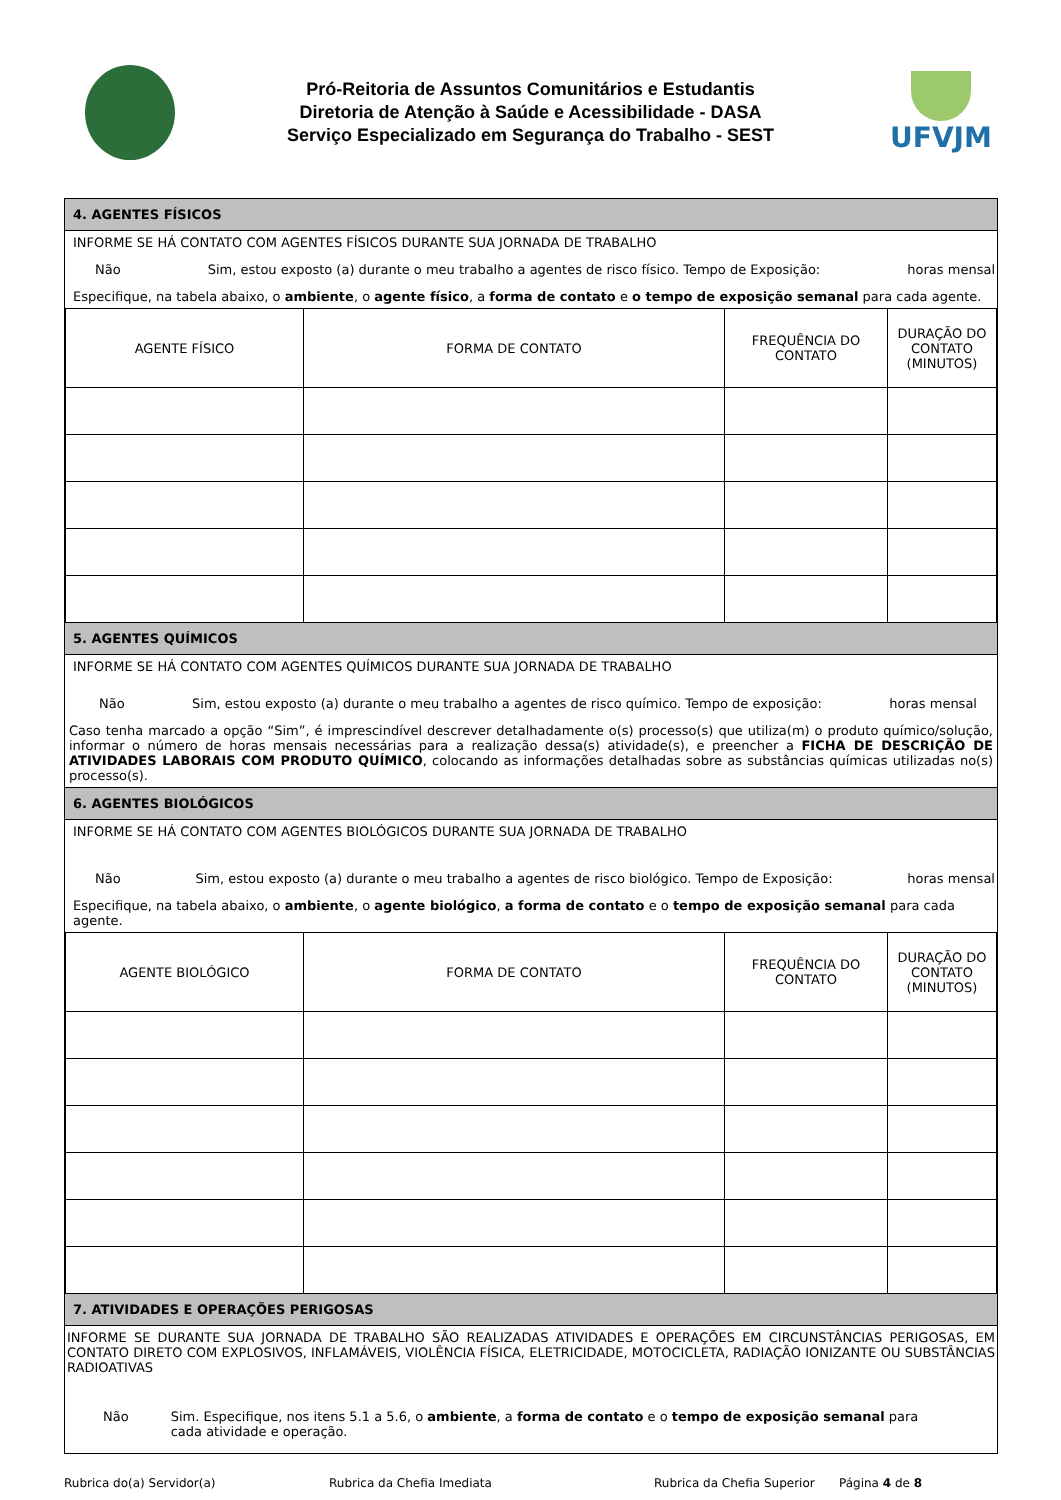Pró-Reitoria de Assuntos Comunitários e Estudantis
Diretoria de Atenção à Saúde e Acessibilidade - DASA
Serviço Especializado em Segurança do Trabalho - SEST
UFVJM
4. AGENTES FÍSICOS
INFORME SE HÁ CONTATO COM AGENTES FÍSICOS DURANTE SUA JORNADA DE TRABALHO
Não Sim, estou exposto (a) durante o meu trabalho a agentes de risco físico. Tempo de Exposição: horas mensal
Especifique, na tabela abaixo, o ambiente, o agente físico, a forma de contato e o tempo de exposição semanal para cada agente.
| AGENTE FÍSICO | FORMA DE CONTATO | FREQUÊNCIA DO CONTATO | DURAÇÃO DO CONTATO (MINUTOS) |
5. AGENTES QUÍMICOS
INFORME SE HÁ CONTATO COM AGENTES QUÍMICOS DURANTE SUA JORNADA DE TRABALHO
Não Sim, estou exposto (a) durante o meu trabalho a agentes de risco químico. Tempo de exposição: horas mensal
Caso tenha marcado a opção “Sim”, é imprescindível descrever detalhadamente o(s) processo(s) que utiliza(m) o produto químico/solução, informar o número de horas mensais necessárias para a realização dessa(s) atividade(s), e preencher a FICHA DE DESCRIÇÃO DE ATIVIDADES LABORAIS COM PRODUTO QUÍMICO, colocando as informações detalhadas sobre as substâncias químicas utilizadas no(s) processo(s).
6. AGENTES BIOLÓGICOS
INFORME SE HÁ CONTATO COM AGENTES BIOLÓGICOS DURANTE SUA JORNADA DE TRABALHO
Não Sim, estou exposto (a) durante o meu trabalho a agentes de risco biológico. Tempo de Exposição: horas mensal
Especifique, na tabela abaixo, o ambiente, o agente biológico, a forma de contato e o tempo de exposição semanal para cada agente.
| AGENTE BIOLÓGICO | FORMA DE CONTATO | FREQUÊNCIA DO CONTATO | DURAÇÃO DO CONTATO (MINUTOS) |
7. ATIVIDADES E OPERAÇÕES PERIGOSAS
INFORME SE DURANTE SUA JORNADA DE TRABALHO SÃO REALIZADAS ATIVIDADES E OPERAÇÕES EM CIRCUNSTÂNCIAS PERIGOSAS, EM CONTATO DIRETO COM EXPLOSIVOS, INFLAMÁVEIS, VIOLÊNCIA FÍSICA, ELETRICIDADE, MOTOCICLETA, RADIAÇÃO IONIZANTE OU SUBSTÂNCIAS RADIOATIVAS
Não Sim. Especifique, nos itens 5.1 a 5.6, o ambiente, a forma de contato e o tempo de exposição semanal para cada atividade e operação.
Rubrica do(a) Servidor(a) Rubrica da Chefia Imediata Rubrica da Chefia Superior Página 4 de 8